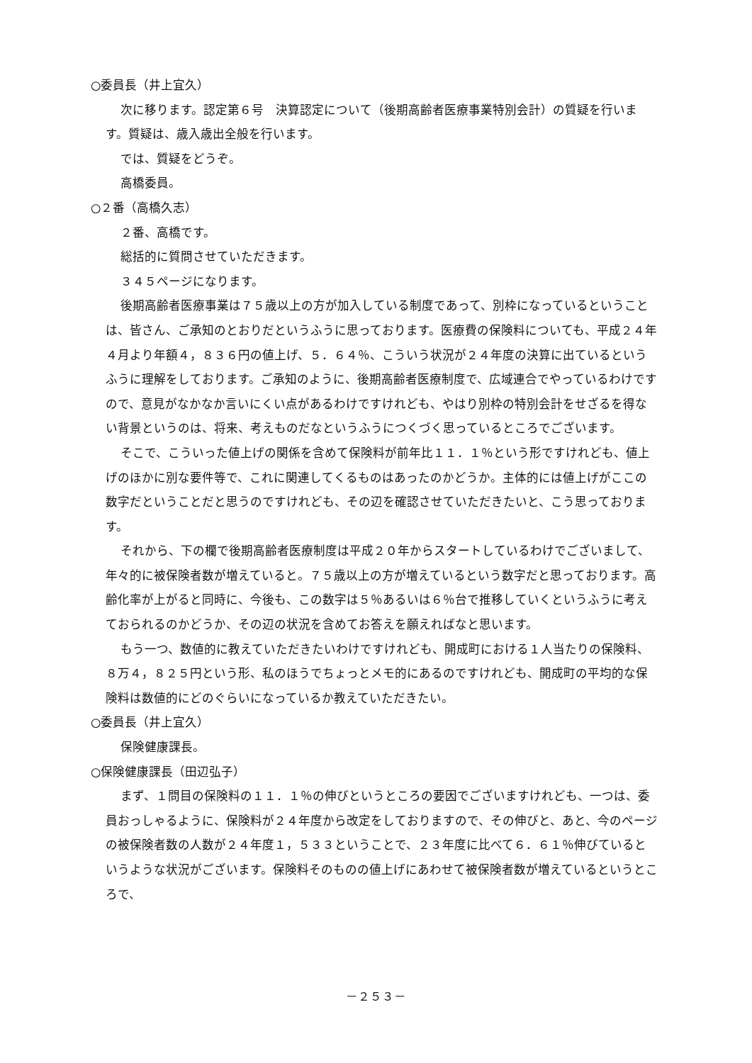○委員長（井上宜久）
次に移ります。認定第６号　決算認定について（後期高齢者医療事業特別会計）の質疑を行います。質疑は、歳入歳出全般を行います。
では、質疑をどうぞ。
高橋委員。
○２番（高橋久志）
２番、高橋です。
総括的に質問させていただきます。
３４５ページになります。
後期高齢者医療事業は７５歳以上の方が加入している制度であって、別枠になっているということは、皆さん、ご承知のとおりだというふうに思っております。医療費の保険料についても、平成２４年４月より年額４，８３６円の値上げ、５．６４％、こういう状況が２４年度の決算に出ているというふうに理解をしております。ご承知のように、後期高齢者医療制度で、広域連合でやっているわけですので、意見がなかなか言いにくい点があるわけですけれども、やはり別枠の特別会計をせざるを得ない背景というのは、将来、考えものだなというふうにつくづく思っているところでございます。
そこで、こういった値上げの関係を含めて保険料が前年比１１．１％という形ですけれども、値上げのほかに別な要件等で、これに関連してくるものはあったのかどうか。主体的には値上げがここの数字だということだと思うのですけれども、その辺を確認させていただきたいと、こう思っております。
それから、下の欄で後期高齢者医療制度は平成２０年からスタートしているわけでございまして、年々的に被保険者数が増えていると。７５歳以上の方が増えているという数字だと思っております。高齢化率が上がると同時に、今後も、この数字は５％あるいは６％台で推移していくというふうに考えておられるのかどうか、その辺の状況を含めてお答えを願えればなと思います。
もう一つ、数値的に教えていただきたいわけですけれども、開成町における１人当たりの保険料、８万４，８２５円という形、私のほうでちょっとメモ的にあるのですけれども、開成町の平均的な保険料は数値的にどのぐらいになっているか教えていただきたい。
○委員長（井上宜久）
保険健康課長。
○保険健康課長（田辺弘子）
まず、１問目の保険料の１１．１％の伸びというところの要因でございますけれども、一つは、委員おっしゃるように、保険料が２４年度から改定をしておりますので、その伸びと、あと、今のページの被保険者数の人数が２４年度１，５３３ということで、２３年度に比べて６．６１％伸びているというような状況がございます。保険料そのものの値上げにあわせて被保険者数が増えているというところで、
－２５３－